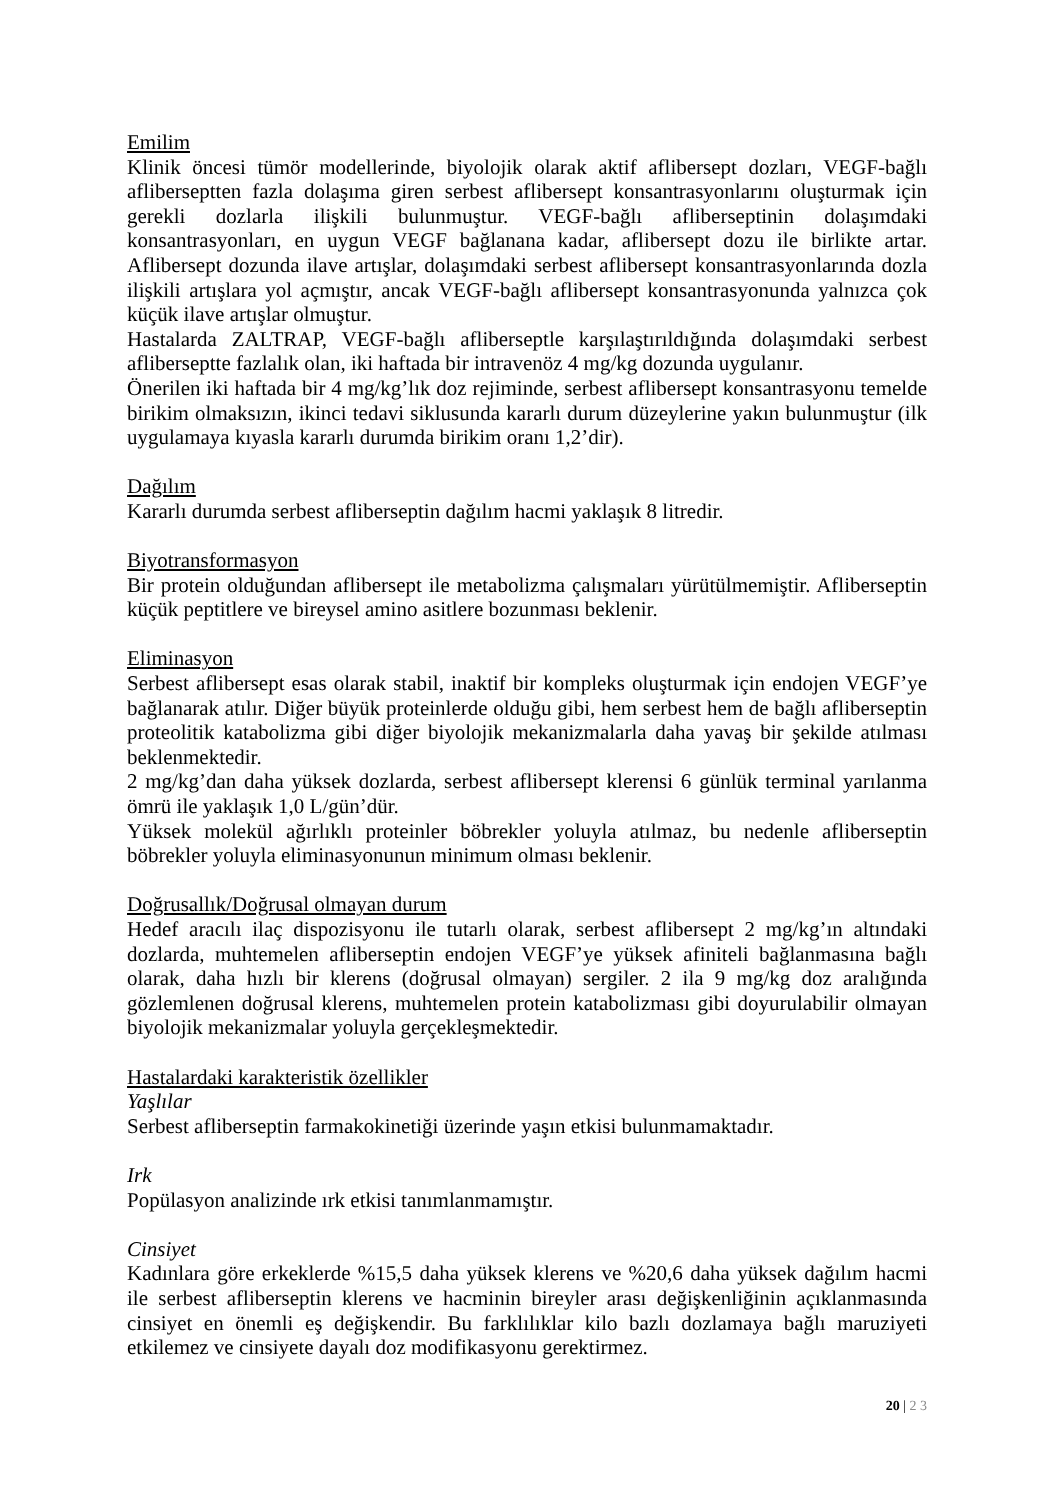Emilim
Klinik öncesi tümör modellerinde, biyolojik olarak aktif aflibersept dozları, VEGF-bağlı afliberseptten fazla dolaşıma giren serbest aflibersept konsantrasyonlarını oluşturmak için gerekli dozlarla ilişkili bulunmuştur. VEGF-bağlı afliberseptinin dolaşımdaki konsantrasyonları, en uygun VEGF bağlanana kadar, aflibersept dozu ile birlikte artar. Aflibersept dozunda ilave artışlar, dolaşımdaki serbest aflibersept konsantrasyonlarında dozla ilişkili artışlara yol açmıştır, ancak VEGF-bağlı aflibersept konsantrasyonunda yalnızca çok küçük ilave artışlar olmuştur.
Hastalarda ZALTRAP, VEGF-bağlı afliberseptle karşılaştırıldığında dolaşımdaki serbest afliberseptte fazlalık olan, iki haftada bir intravenöz 4 mg/kg dozunda uygulanır.
Önerilen iki haftada bir 4 mg/kg’lık doz rejiminde, serbest aflibersept konsantrasyonu temelde birikim olmaksızın, ikinci tedavi siklusunda kararlı durum düzeylerine yakın bulunmuştur (ilk uygulamaya kıyasla kararlı durumda birikim oranı 1,2’dir).
Dağılım
Kararlı durumda serbest afliberseptin dağılım hacmi yaklaşık 8 litredir.
Biyotransformasyon
Bir protein olduğundan aflibersept ile metabolizma çalışmaları yürütülmemiştir. Afliberseptin küçük peptitlere ve bireysel amino asitlere bozunması beklenir.
Eliminasyon
Serbest aflibersept esas olarak stabil, inaktif bir kompleks oluşturmak için endojen VEGF’ye bağlanarak atılır. Diğer büyük proteinlerde olduğu gibi, hem serbest hem de bağlı afliberseptin proteolitik katabolizma gibi diğer biyolojik mekanizmalarla daha yavaş bir şekilde atılması beklenmektedir.
2 mg/kg’dan daha yüksek dozlarda, serbest aflibersept klerensi 6 günlük terminal yarılanma ömrü ile yaklaşık 1,0 L/gün’dür.
Yüksek molekül ağırlıklı proteinler böbrekler yoluyla atılmaz, bu nedenle afliberseptin böbrekler yoluyla eliminasyonunun minimum olması beklenir.
Doğrusallık/Doğrusal olmayan durum
Hedef aracılı ilaç dispozisyonu ile tutarlı olarak, serbest aflibersept 2 mg/kg’ın altındaki dozlarda, muhtemelen afliberseptin endojen VEGF’ye yüksek afiniteli bağlanmasına bağlı olarak, daha hızlı bir klerens (doğrusal olmayan) sergiler. 2 ila 9 mg/kg doz aralığında gözlemlenen doğrusal klerens, muhtemelen protein katabolizması gibi doyurulabilir olmayan biyolojik mekanizmalar yoluyla gerçekleşmektedir.
Hastalardaki karakteristik özellikler
Yaşlılar
Serbest afliberseptin farmakokinetiği üzerinde yaşın etkisi bulunmamaktadır.
Irk
Popülasyon analizinde ırk etkisi tanımlanmamıştır.
Cinsiyet
Kadınlara göre erkeklerde %15,5 daha yüksek klerens ve %20,6 daha yüksek dağılım hacmi ile serbest afliberseptin klerens ve hacminin bireyler arası değişkenliğinin açıklanmasında cinsiyet en önemli eş değişkendir. Bu farklılıklar kilo bazlı dozlamaya bağlı maruziyeti etkilemez ve cinsiyete dayalı doz modifikasyonu gerektirmez.
20 | 2 3